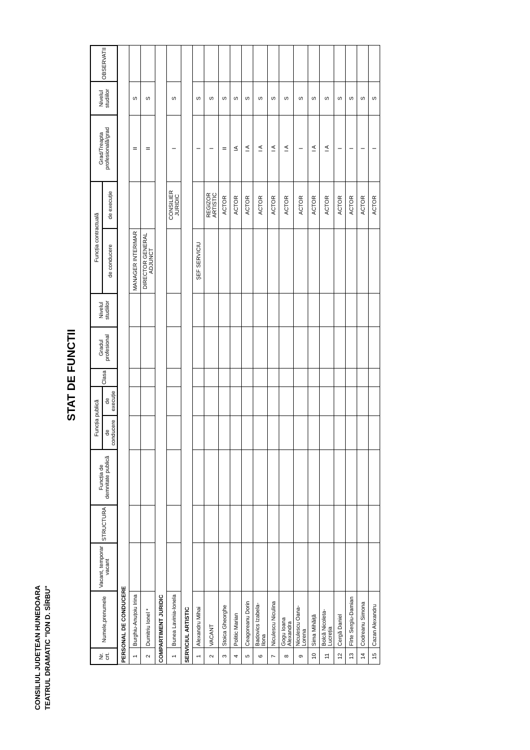CONSILIUL JUDEȚEAN HUNEDOARA
TEATRUL DRAMATIC "ION D. SÎRBU"
STAT DE FUNCTII
| Nr. crt. | Numele,prenumele | Vacant, temporar vacant | STRUCTURA | Funcția de demnitate publică | Funcția publică | | Clasa | Gradul profesional | Nivelul studiilor | Funcția contractuală | | Grad/Treapta profesională/grad | Nivelul studiilor | OBSERVATII |
| --- | --- | --- | --- | --- | --- | --- | --- | --- | --- | --- | --- | --- | --- | --- |
| | | | | | de conducere | de execuție | | | | de conducere | de execuție | | | |
| PERSONAL DE CONDUCERE | | | | | | | | | | | | | | |
| 1 | Burghiu-Anuțoiu Irina | | | | | | | | | MANAGER INTERIMAR | | II | S | |
| 2 | Dumitriu Ionel * | | | | | | | | | DIRECTOR GENERAL ADJUNCT | | II | S | |
| COMPARTIMENT JURIDIC | | | | | | | | | | | | | | |
| 1 | Bunea Lavinia-Ionela | | | | | | | | | | CONSILIER JURIDIC | I | S | |
| SERVICIUL ARTISTIC | | | | | | | | | | | | | | |
| 1 | Alexandru Mihai | | | | | | | | | ȘEF SERVICIU | | I | S | |
| 2 | VACANT | | | | | | | | | | REGIZOR ARTISTIC | I | S | |
| 3 | Stoica Gheorghe | | | | | | | | | | ACTOR | II | S | |
| 4 | Politic Marian | | | | | | | | | | ACTOR | IA | S | |
| 5 | Ceagoreanu Dorin | | | | | | | | | | ACTOR | I A | S | |
| 6 | Badovics Izabela-Ilona | | | | | | | | | | ACTOR | I A | S | |
| 7 | Niculescu Niculina | | | | | | | | | | ACTOR | I A | S | |
| 8 | Gogu Ioana Alexandra | | | | | | | | | | ACTOR | I A | S | |
| 9 | Niculescu Oana-Lorena | | | | | | | | | | ACTOR | I | S | |
| 10 | Sima Mihăiță | | | | | | | | | | ACTOR | I A | S | |
| 11 | Bolcă Nicoleta-Lucreția | | | | | | | | | | ACTOR | I A | S | |
| 12 | Cergă Daniel | | | | | | | | | | ACTOR | I | S | |
| 13 | Fîrte Sergiu-Damian | | | | | | | | | | ACTOR | I | S | |
| 14 | Codreanu Simona | | | | | | | | | | ACTOR | I | S | |
| 15 | Cazan Alexandru | | | | | | | | | | ACTOR | I | S | |